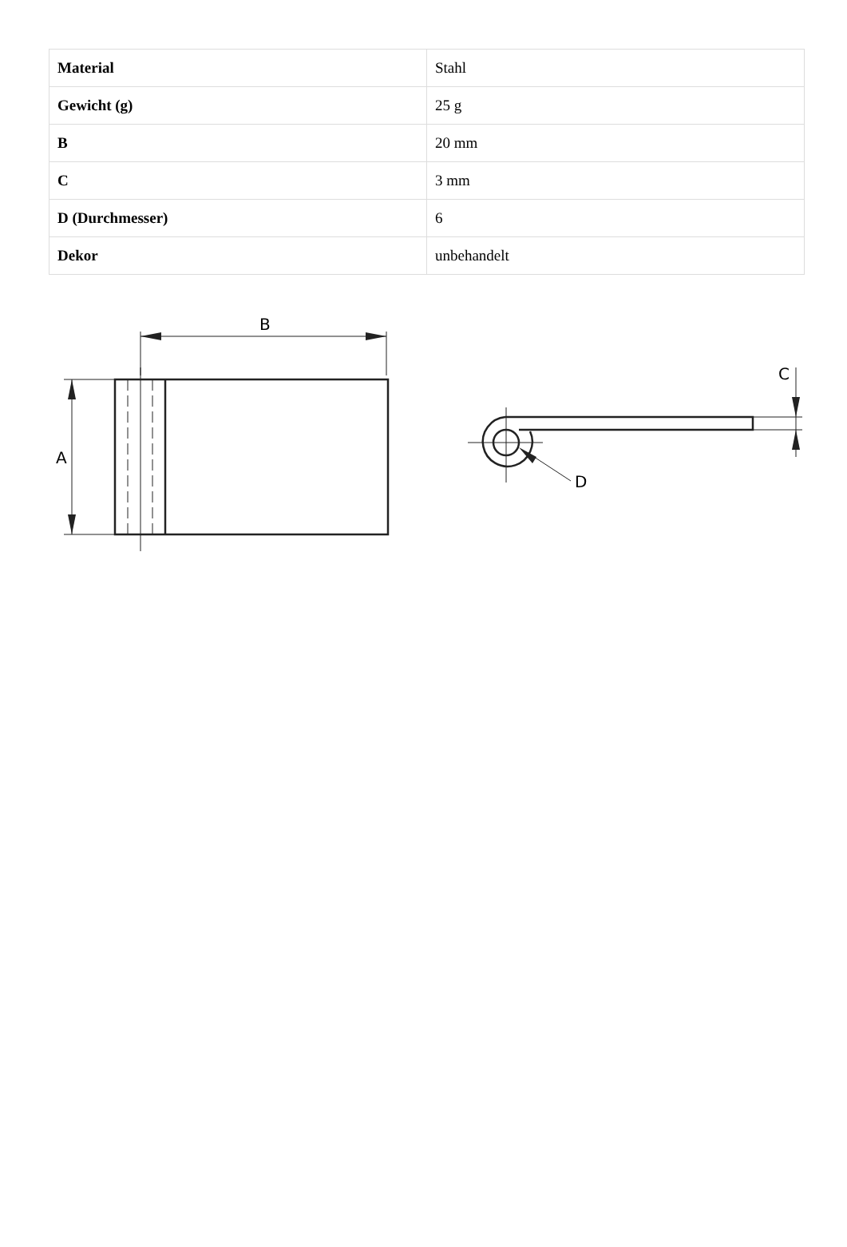| Material | Stahl |
| Gewicht (g) | 25 g |
| B | 20 mm |
| C | 3 mm |
| D (Durchmesser) | 6 |
| Dekor | unbehandelt |
B
A
D
C